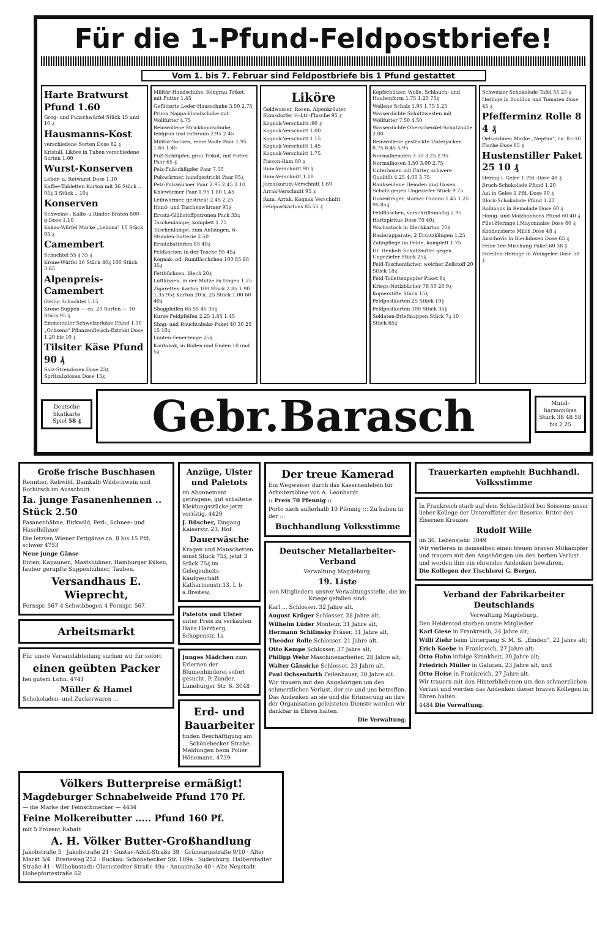Für die 1-Pfund-Feldpostbriefe!
Vom 1. bis 7. Februar sind Feldpostbriefe bis 1 Pfund gestattet
Harte Bratwurst Pfund 1.60
Grog- und Punschwürfel Stück 15 und 10 ₰
Hausmanns-Kost
verschiedene Sorten Dose 82 ₰
Kristall. Liköre in Tuben verschiedene Sorten 1.00
Wurst-Konserven
Leber- u. Rotwurst Dose 1.10
Kaffee-Tabletten Karton mit 36 Stück .. 95₰ 3 Stück .. 10₰
Konserven
Schweine-, Kalbs-u.Rinder-Braten 800-g-Dose 1.10
Kakao-Würfel Marke „Lebona" 10 Stück 95 ₰
Camembert
Schachtel 55 ₰ 35 ₰
Krone-Würfel 10 Stück 40₰ 100 Stück 3.65
Alpenpreis-Camembert
6teilig Schachtel 1.15
Krone-Suppen — ca. 20 Sorten — 10 Stück 95 ₰
Emmentaler Schweizerkäse Pfund 1.30
„Ochsena" Pflanzenfleisch-Extrakt Dose 1.20 bis 10 ₰
Tilsiter Käse Pfund 90 ₰
Salz-Streudosen Dose 23₰ Spritsalzdosen Dose 15₰
Militär-Handschuhe, feldgrau Trikot, mit Futter 1.45
Gefütterte Leder-Hausschuhe 3.50 2.75
Prima Nappa-Handschuhe mit Wollfutter 4.75
Reinwollene Strickhandschuhe, feldgrau und rotbraun 2.95 2.45
Militär-Socken, reine Wolle Paar 1.95 1.65 1.45
Fuß-Schlüpfer, grau Trikot, mit Futter Paar 65 ₰
Pelz-Fußschlüpfer Paar 7.50
Pulswärmer, handgestrickt Paar 95₰
Pelz-Pulswärmer Paar 2.95 2.45 2.10
Kniewärmer Paar 1.95 1.80 1.45
Leibwärmer, gestrickt 2.45 2.25
Hand- und Taschenwärmer 95₰
Ersatz-Glühstoffpatronen Pack 35₰
Taschenlampe, komplett 1.75
Taschenlampe, zum Anhängen, 6-Stunden-Batterie 2.50
Ersatzbatterien 85 48₰
Feldkocher, in der Tasche 95 45₰
Kognak- od. Rumfläschchen 100 85 68 35₰
Fettbüchsen, Blech 20₰
Luftkissen, in der Mütze zu tragen 1.25
Zigaretten Karton 100 Stück 2.85 1.90 1.35 95₰ Karton 20 u. 25 Stück 1.00 60 40₰
Shagpfeifen 65 55 45 35₰
Kurze Feldpfeifen 2.25 1.85 1.45
Shag- und Rauchtabake Paket 40 30 25 15 10₰
Lunten-Feuerzeuge 25₰
Kautabak, in Rollen und Enden 10 und 5₰
Liköre
Goldwasser, Rosen, Alpenkräuter, Stonsdorfer ½-Ltr.-Flasche 95 ₰
Kognak-Verschnitt .90 ₰
Kognak-Verschnitt 1.00
Kognak-Verschnitt 1.15
Kognak-Verschnitt 1.45
Kognak-Verschnitt 1.75
Fasson-Rum 80 ₰
Rum-Verschnitt 90 ₰
Rum-Verschnitt 1.10
Jamaikarum-Verschnitt 1.60
Arrak-Verschnitt 95 ₰
Rum, Arrak, Kognak Verschnitt
Feldpostkartons 85 55 ₰
Kopfschützer, Wolle, Schlauch- und Haubenform 1.75 1.20 75₰
Wollene Schals 1.95 1.75 1.25
Wasserdichte Schutzwesten mit Wollfutter 7.50 4.50
Wasserdichte Oberschenkel-Schutzhülle 2.00
Reinwollene gestrickte Unterjacken 8.75 6.45 5.95
Normalhemden 3.50 3.25 2.95
Normalhosen 3.50 3.00 2.75
Unterhosen mit Futter, schwere Qualität 4.25 4.00 3.75
Rauhseidene Hemden und Hosen, Schutz gegen Ungeziefer Stück 9.75
Hosenträger, starker Gummi 1.45 1.25 95 85₰
Feldflaschen, vorschriftsmäßig 2.95
Hartspiritus Dose 70 40₰
Wachsstock in Blechkarton 70₰
Rasierapparate, 2 Ersatzklingen 1.25
Zahnpflege im Felde, komplett 1.75
Dr. Henkels Schutzmittel gegen Ungeziefer Stück 25₰
Feld-Taschentücher, weicher Zellstoff 20 Stück 18₰
Feld-Toilettenpapier Paket 9₰
Kriegs-Notizbücher 78 50 28 9₰
Kopierstifte Stück 15₰
Feldpostkarten 25 Stück 10₰
Feldpostkarten 100 Stück 35₰
Soldaten-Briefmappen Stück 7₰ 10 Stück 65₰
Schweizer Schokolade Tafel 55 25 ₰
Heringe in Bouillon und Tomaten Dose 45 ₰
Pfefferminz Rolle 8 4 ₰
Oelsardinen Marke „Neptun", ca. 8—10 Fische Dose 85 ₰
Hustenstiller Paket 25 10 ₰
Hering i. Gelee 1 Pfd.-Dose 48 ₰
Bruch-Schokolade Pfund 1.20
Aal in Gelee 1 Pfd.-Dose 90 ₰
Block-Schokolade Pfund 1.20
Rollmops in Remolade Dose 60 ₰
Honig- und Malzbonbons Pfund 60 40 ₰
Filet-Heringe i.Mayonnaise Dose 60 ₰
Kondensierte Milch Dose 48 ₰
Anschovis in Blechdosen Dose 65 ₰
Feine Tee-Mischung Paket 60 38 ₰
Forellen-Heringe in Weingelee Dose 58 ₰
Deutsche Skatkarte Spiel 58 ₰
Gebr.Barasch
Mund-harmonikas Stück 38 48 58 bis 2.25
Große frische Buschhasen
Renntier, Rehwild, Damkalb Wildschwein und Rothirsch im Ausschnitt
Ia. junge Fasanenhennen .. Stück 2.50
Fasanenhähne, Birkwild, Perl-, Schnee- und Haselhühner
Die letzten Wiener Fettgänse ca. 8 bis 15 Pfd. schwer 4753
Neue junge Gänse
Enten, Kapaunen, Mastshühner, Hamburger Küken, fauber gerupfte Suppenhühner, Tauben.
Versandhaus E. Wieprecht,
Fernspr. 567 4 Schwibbogen 4 Fernspr. 567.
Arbeitsmarkt
Für unsre Versandabteilung suchen wir für sofort
einen geübten Packer
bei gutem Lohn. 4741
Müller & Hamel
Schokoladen- und Zuckerwaren ...
Anzüge, Ulster und Paletots
im Abonnement getragene, gut erhaltene Kleidungsstücke jetzt vorrätig. 4429
J. Büscher, Eingang Kaiserstr. 23, Hof.
Dauerwäsche
Kragen und Manschetten sonst Stück 75₰, jetzt 3 Stück 75₰ im Gelegenheits-Kaufgeschäft Katharinenstr.13, I, b a.Breitew.
Paletots und Ulster unter Preis zu verkaufen Hans Harzberg, Schopenstr. 1a
Junges Mädchen zum Erlernen der Blumenbinderei sofort gesucht. P. Zander, Lüneburger Str. 6. 3048
Erd- und Bauarbeiter
finden Beschäftigung am ... Schönebecker Straße. Meldungen beim Polier Hönemann. 4739
Der treue Kamerad
Ein Wegweiser durch das Kasernenleben für Arbeitersöhne von A. Leonhardt
:: Preis 70 Pfennig ::
Porto nach außerhalb 10 Pfennig ::: Zu haben in der :::
Buchhandlung Volksstimme
Deutscher Metallarbeiter-Verband
Verwaltung Magdeburg.
19. Liste
von Mitgliedern unsrer Verwaltungsstelle, die im Kriege gefallen sind:
Karl ... Schlosser, 32 Jahre alt,
August Krüger Schlosser, 28 Jahre alt,
Wilhelm Lüder Monteur, 31 Jahre alt,
Hermann Schilinsky Fräser, 31 Jahre alt,
Theodor Rolle Schlosser, 21 Jahre alt,
Otto Kempe Schlosser, 37 Jahre alt,
Philipp Wehr Maschinenarbeiter, 28 Jahre alt,
Walter Gänsicke Schlosser, 23 Jahre alt,
Paul Ochsenfarth Feilenhauer, 30 Jahre alt.
Wir trauern mit den Angehörigen um den schmerzlichen Verlust, der sie und uns betroffen. Das Andenken an sie und die Erinnerung an ihre der Organisation geleisteten Dienste werden wir dankbar in Ehren halten.
Die Verwaltung.
Trauerkarten empfiehlt Buchhandl. Volksstimme
In Frankreich starb auf dem Schlachtfeld bei Soissons unser lieber Kollege der Unteroffizier der Reserve, Ritter des Eisernen Kreuzes
Rudolf Wille
im 30. Lebensjahr. 3049
Wir verlieren in demselben einen treuen braven Mitkämpfer und trauern mit den Angehörigen um den herben Verlust und werden ihm ein ehrendes Andenken bewahren.
Die Kollegen der Tischlerei G. Berger.
Verband der Fabrikarbeiter Deutschlands
Verwaltung Magdeburg.
Den Heldentod starben unsre Mitglieder
Karl Giese in Frankreich, 24 Jahre alt;
Willi Ziehr beim Untergang S. M. S. „Emden", 22 Jahre alt;
Erich Koebe in Frankreich, 27 Jahre alt;
Otto Hahn infolge Krankheit, 30 Jahre alt;
Friedrich Müller in Galizien, 23 Jahre alt, und
Otto Heise in Frankreich, 27 Jahre alt.
Wir trauern mit den Hinterbliebenen um den schmerzlichen Verlust und werden das Andenken dieser braven Kollegen in Ehren halten.
4484 Die Verwaltung.
Völkers Butterpreise ermäßigt!
Magdeburger Schnabelweide Pfund 170 Pf.
— die Marke der Feinschmecker — 4434
Feine Molkereibutter ..... Pfund 160 Pf.
mit 5 Prozent Rabatt
A. H. Völker Butter-Großhandlung
Jakobstraße 5 · Jakobstraße 21 · Gustav-Adolf-Straße 39 · Grünearmstraße 9/10 · Alter Markt 3/4 · Breiteweg 252 · Buckau: Schönebecker Str. 109a · Sudenburg: Halberstädter Straße 41 · Wilhelmstadt: Olvenstedter Straße 49a · Annastraße 40 · Alte Neustadt: Hohepfortestraße 62